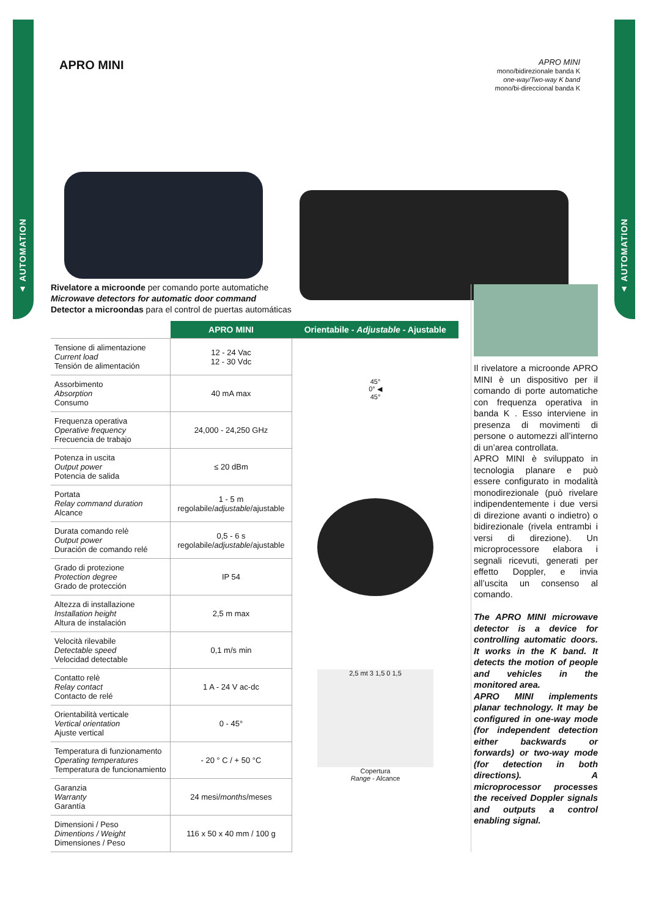▲ AUTOMATION
▲ AUTOMATION
APRO MINI
APRO MINI
mono/bidirezionale banda K
one-way/Two-way K band
mono/bi-direccional banda K
Rivelatore a microonde per comando porte automatiche
Microwave detectors for automatic door command
Detector a microondas para el control de puertas automáticas
| | APRO MINI | Orientabile - Adjustable - Ajustable |
| --- | --- | --- |
| Tensione di alimentazione Current load Tensión de alimentación | 12 - 24 Vac 12 - 30 Vdc | 45° 0° ◀ 45° 2,5 mt 3 1,5 0 1,5 Copertura Range - Alcance |
| Assorbimento Absorption Consumo | 40 mA max | |
| Frequenza operativa Operative frequency Frecuencia de trabajo | 24,000 - 24,250 GHz | |
| Potenza in uscita Output power Potencia de salida | ≤ 20 dBm | |
| Portata Relay command duration Alcance | 1 - 5 m regolabile/ adjustable /ajustable | |
| Durata comando relè Output power Duración de comando relé | 0,5 - 6 s regolabile/ adjustable /ajustable | |
| Grado di protezione Protection degree Grado de protección | IP 54 | |
| Altezza di installazione Installation height Altura de instalación | 2,5 m max | |
| Velocità rilevabile Detectable speed Velocidad detectable | 0,1 m/s min | |
| Contatto relè Relay contact Contacto de relé | 1 A - 24 V ac-dc | |
| Orientabilità verticale Vertical orientation Ajuste vertical | 0 - 45° | |
| Temperatura di funzionamento Operating temperatures Temperatura de funcionamiento | - 20 ° C / + 50 °C | |
| Garanzia Warranty Garantía | 24 mesi/ months /meses | |
| Dimensioni / Peso Dimentions / Weight Dimensiones / Peso | 116 x 50 x 40 mm / 100 g | |
Il rivelatore a microonde APRO MINI è un dispositivo per il comando di porte automatiche con frequenza operativa in banda K . Esso interviene in presenza di movimenti di persone o automezzi all’interno di un’area controllata.
APRO MINI è sviluppato in tecnologia planare e può essere configurato in modalità monodirezionale (può rivelare indipendentemente i due versi di direzione avanti o indietro) o bidirezionale (rivela entrambi i versi di direzione). Un microprocessore elabora i segnali ricevuti, generati per effetto Doppler, e invia all’uscita un consenso al comando.
The APRO MINI microwave detector is a device for controlling automatic doors. It works in the K band. It detects the motion of people and vehicles in the monitored area.
APRO MINI implements planar technology. It may be configured in one-way mode (for independent detection either backwards or forwards) or two-way mode (for detection in both directions). A microprocessor processes the received Doppler signals and outputs a control enabling signal.